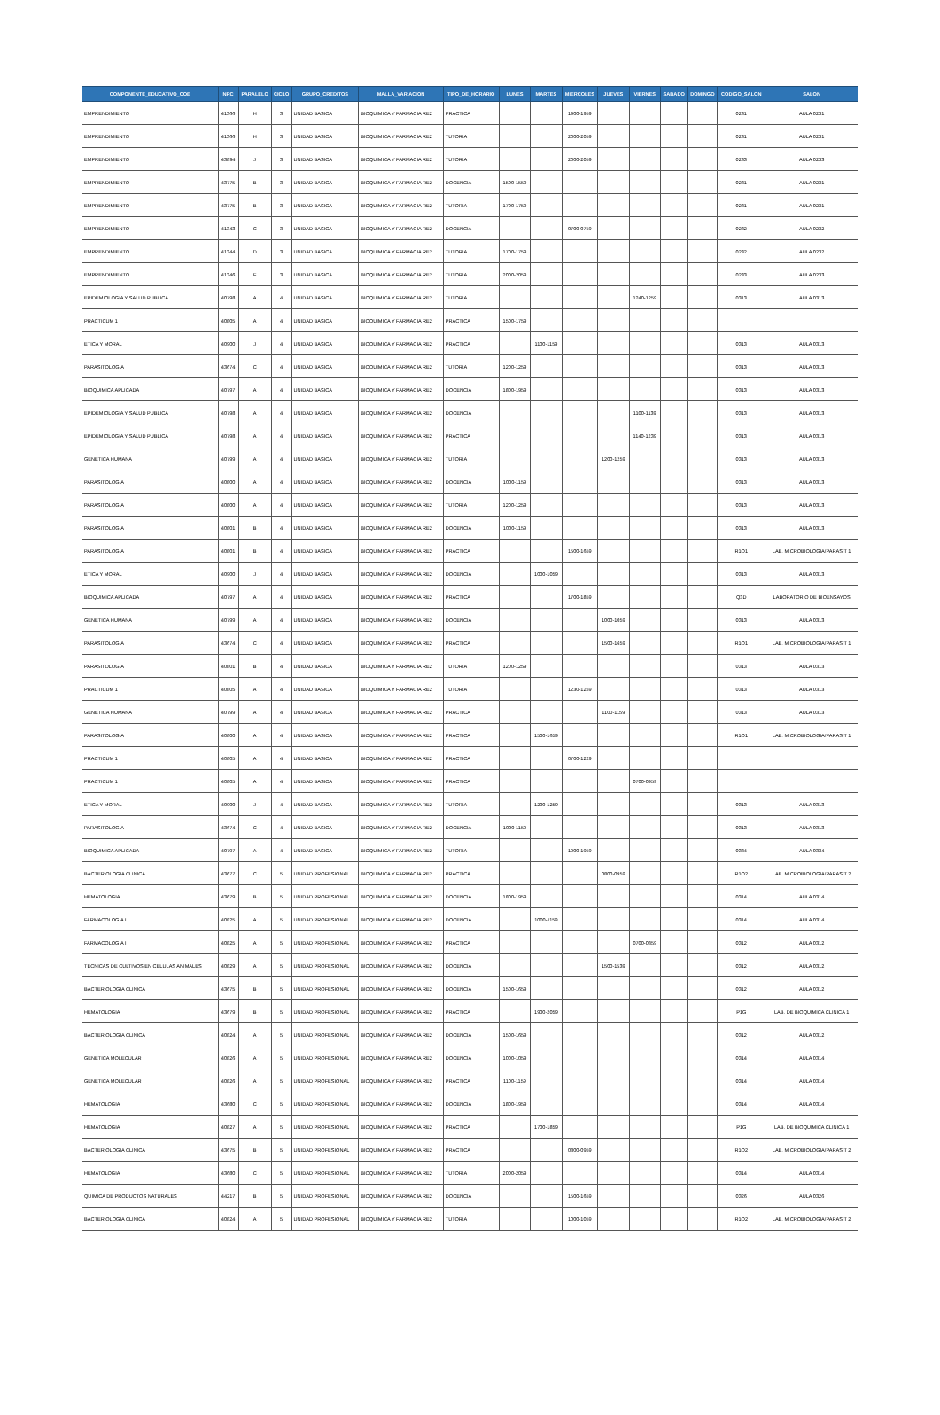| COMPONENTE_EDUCATIVO_COE | NRC | PARALELO | CICLO | GRUPO_CREDITOS | MALLA_VARIACION | TIPO_DE_HORARIO | LUNES | MARTES | MIERCOLES | JUEVES | VIERNES | SABADO | DOMINGO | CODIGO_SALON | SALON |
| --- | --- | --- | --- | --- | --- | --- | --- | --- | --- | --- | --- | --- | --- | --- | --- |
| EMPRENDIMIENTO | 41366 | H | 3 | UNIDAD BASICA | BIOQUIMICA Y FARMACIA RE2 | PRACTICA | | | 1900-1959 | | | | | 0231 | AULA 0231 |
| EMPRENDIMIENTO | 41366 | H | 3 | UNIDAD BASICA | BIOQUIMICA Y FARMACIA RE2 | TUTORIA | | | 2000-2059 | | | | | 0231 | AULA 0231 |
| EMPRENDIMIENTO | 43894 | J | 3 | UNIDAD BASICA | BIOQUIMICA Y FARMACIA RE2 | TUTORIA | | | 2000-2059 | | | | | 0233 | AULA 0233 |
| EMPRENDIMIENTO | 43775 | B | 3 | UNIDAD BASICA | BIOQUIMICA Y FARMACIA RE2 | DOCENCIA | 1500-1559 | | | | | | | 0231 | AULA 0231 |
| EMPRENDIMIENTO | 43775 | B | 3 | UNIDAD BASICA | BIOQUIMICA Y FARMACIA RE2 | TUTORIA | 1700-1759 | | | | | | | 0231 | AULA 0231 |
| EMPRENDIMIENTO | 41343 | C | 3 | UNIDAD BASICA | BIOQUIMICA Y FARMACIA RE2 | DOCENCIA | | | 0700-0759 | | | | | 0232 | AULA 0232 |
| EMPRENDIMIENTO | 41344 | D | 3 | UNIDAD BASICA | BIOQUIMICA Y FARMACIA RE2 | TUTORIA | 1700-1759 | | | | | | | 0232 | AULA 0232 |
| EMPRENDIMIENTO | 41346 | F | 3 | UNIDAD BASICA | BIOQUIMICA Y FARMACIA RE2 | TUTORIA | 2000-2059 | | | | | | | 0233 | AULA 0233 |
| EPIDEMIOLOGIA Y SALUD PUBLICA | 40798 | A | 4 | UNIDAD BASICA | BIOQUIMICA Y FARMACIA RE2 | TUTORIA | | | | | 1240-1259 | | | 0313 | AULA 0313 |
| PRACTICUM 1 | 40805 | A | 4 | UNIDAD BASICA | BIOQUIMICA Y FARMACIA RE2 | PRACTICA | 1500-1759 | | | | | | | | |
| ETICA Y MORAL | 40900 | J | 4 | UNIDAD BASICA | BIOQUIMICA Y FARMACIA RE2 | PRACTICA | | 1100-1159 | | | | | | 0313 | AULA 0313 |
| PARASITOLOGIA | 43674 | C | 4 | UNIDAD BASICA | BIOQUIMICA Y FARMACIA RE2 | TUTORIA | 1200-1259 | | | | | | | 0313 | AULA 0313 |
| BIOQUIMICA APLICADA | 40797 | A | 4 | UNIDAD BASICA | BIOQUIMICA Y FARMACIA RE2 | DOCENCIA | 1800-1959 | | | | | | | 0313 | AULA 0313 |
| EPIDEMIOLOGIA Y SALUD PUBLICA | 40798 | A | 4 | UNIDAD BASICA | BIOQUIMICA Y FARMACIA RE2 | DOCENCIA | | | | | 1100-1139 | | | 0313 | AULA 0313 |
| EPIDEMIOLOGIA Y SALUD PUBLICA | 40798 | A | 4 | UNIDAD BASICA | BIOQUIMICA Y FARMACIA RE2 | PRACTICA | | | | | 1140-1239 | | | 0313 | AULA 0313 |
| GENETICA HUMANA | 40799 | A | 4 | UNIDAD BASICA | BIOQUIMICA Y FARMACIA RE2 | TUTORIA | | | | 1200-1259 | | | | 0313 | AULA 0313 |
| PARASITOLOGIA | 40800 | A | 4 | UNIDAD BASICA | BIOQUIMICA Y FARMACIA RE2 | DOCENCIA | 1000-1159 | | | | | | | 0313 | AULA 0313 |
| PARASITOLOGIA | 40800 | A | 4 | UNIDAD BASICA | BIOQUIMICA Y FARMACIA RE2 | TUTORIA | 1200-1259 | | | | | | | 0313 | AULA 0313 |
| PARASITOLOGIA | 40801 | B | 4 | UNIDAD BASICA | BIOQUIMICA Y FARMACIA RE2 | DOCENCIA | 1000-1159 | | | | | | | 0313 | AULA 0313 |
| PARASITOLOGIA | 40801 | B | 4 | UNIDAD BASICA | BIOQUIMICA Y FARMACIA RE2 | PRACTICA | | | 1500-1659 | | | | | R1O1 | LAB. MICROBIOLOGIA/PARASIT 1 |
| ETICA Y MORAL | 40900 | J | 4 | UNIDAD BASICA | BIOQUIMICA Y FARMACIA RE2 | DOCENCIA | | 1000-1059 | | | | | | 0313 | AULA 0313 |
| BIOQUIMICA APLICADA | 40797 | A | 4 | UNIDAD BASICA | BIOQUIMICA Y FARMACIA RE2 | PRACTICA | | | 1700-1859 | | | | | Q3D | LABORATORIO DE BIOENSAYOS |
| GENETICA HUMANA | 40799 | A | 4 | UNIDAD BASICA | BIOQUIMICA Y FARMACIA RE2 | DOCENCIA | | | | 1000-1059 | | | | 0313 | AULA 0313 |
| PARASITOLOGIA | 43674 | C | 4 | UNIDAD BASICA | BIOQUIMICA Y FARMACIA RE2 | PRACTICA | | | | 1500-1659 | | | | R1O1 | LAB. MICROBIOLOGIA/PARASIT 1 |
| PARASITOLOGIA | 40801 | B | 4 | UNIDAD BASICA | BIOQUIMICA Y FARMACIA RE2 | TUTORIA | 1200-1259 | | | | | | | 0313 | AULA 0313 |
| PRACTICUM 1 | 40805 | A | 4 | UNIDAD BASICA | BIOQUIMICA Y FARMACIA RE2 | TUTORIA | | | 1230-1259 | | | | | 0313 | AULA 0313 |
| GENETICA HUMANA | 40799 | A | 4 | UNIDAD BASICA | BIOQUIMICA Y FARMACIA RE2 | PRACTICA | | | | 1100-1159 | | | | 0313 | AULA 0313 |
| PARASITOLOGIA | 40800 | A | 4 | UNIDAD BASICA | BIOQUIMICA Y FARMACIA RE2 | PRACTICA | | 1500-1659 | | | | | | R1O1 | LAB. MICROBIOLOGIA/PARASIT 1 |
| PRACTICUM 1 | 40805 | A | 4 | UNIDAD BASICA | BIOQUIMICA Y FARMACIA RE2 | PRACTICA | | | 0700-1229 | | | | | | |
| PRACTICUM 1 | 40805 | A | 4 | UNIDAD BASICA | BIOQUIMICA Y FARMACIA RE2 | PRACTICA | | | | | 0700-0959 | | | | |
| ETICA Y MORAL | 40900 | J | 4 | UNIDAD BASICA | BIOQUIMICA Y FARMACIA RE2 | TUTORIA | | 1200-1259 | | | | | | 0313 | AULA 0313 |
| PARASITOLOGIA | 43674 | C | 4 | UNIDAD BASICA | BIOQUIMICA Y FARMACIA RE2 | DOCENCIA | 1000-1159 | | | | | | | 0313 | AULA 0313 |
| BIOQUIMICA APLICADA | 40797 | A | 4 | UNIDAD BASICA | BIOQUIMICA Y FARMACIA RE2 | TUTORIA | | | 1900-1959 | | | | | 0334 | AULA 0334 |
| BACTERIOLOGIA CLINICA | 43677 | C | 5 | UNIDAD PROFESIONAL | BIOQUIMICA Y FARMACIA RE2 | PRACTICA | | | | 0800-0959 | | | | R1O2 | LAB. MICROBIOLOGIA/PARASIT 2 |
| HEMATOLOGIA | 43679 | B | 5 | UNIDAD PROFESIONAL | BIOQUIMICA Y FARMACIA RE2 | DOCENCIA | 1800-1959 | | | | | | | 0314 | AULA 0314 |
| FARMACOLOGIA I | 40825 | A | 5 | UNIDAD PROFESIONAL | BIOQUIMICA Y FARMACIA RE2 | DOCENCIA | | 1000-1159 | | | | | | 0314 | AULA 0314 |
| FARMACOLOGIA I | 40825 | A | 5 | UNIDAD PROFESIONAL | BIOQUIMICA Y FARMACIA RE2 | PRACTICA | | | | | 0700-0859 | | | 0312 | AULA 0312 |
| TECNICAS DE CULTIVOS EN CELULAS ANIMALES | 40829 | A | 5 | UNIDAD PROFESIONAL | BIOQUIMICA Y FARMACIA RE2 | DOCENCIA | | | | 1500-1539 | | | | 0312 | AULA 0312 |
| BACTERIOLOGIA CLINICA | 43675 | B | 5 | UNIDAD PROFESIONAL | BIOQUIMICA Y FARMACIA RE2 | DOCENCIA | 1500-1659 | | | | | | | 0312 | AULA 0312 |
| HEMATOLOGIA | 43679 | B | 5 | UNIDAD PROFESIONAL | BIOQUIMICA Y FARMACIA RE2 | PRACTICA | | 1900-2059 | | | | | | P1G | LAB. DE BIOQUIMICA CLINICA 1 |
| BACTERIOLOGIA CLINICA | 40824 | A | 5 | UNIDAD PROFESIONAL | BIOQUIMICA Y FARMACIA RE2 | DOCENCIA | 1500-1659 | | | | | | | 0312 | AULA 0312 |
| GENETICA MOLECULAR | 40826 | A | 5 | UNIDAD PROFESIONAL | BIOQUIMICA Y FARMACIA RE2 | DOCENCIA | 1000-1059 | | | | | | | 0314 | AULA 0314 |
| GENETICA MOLECULAR | 40826 | A | 5 | UNIDAD PROFESIONAL | BIOQUIMICA Y FARMACIA RE2 | PRACTICA | 1100-1159 | | | | | | | 0314 | AULA 0314 |
| HEMATOLOGIA | 43680 | C | 5 | UNIDAD PROFESIONAL | BIOQUIMICA Y FARMACIA RE2 | DOCENCIA | 1800-1959 | | | | | | | 0314 | AULA 0314 |
| HEMATOLOGIA | 40827 | A | 5 | UNIDAD PROFESIONAL | BIOQUIMICA Y FARMACIA RE2 | PRACTICA | | 1700-1859 | | | | | | P1G | LAB. DE BIOQUIMICA CLINICA 1 |
| BACTERIOLOGIA CLINICA | 43675 | B | 5 | UNIDAD PROFESIONAL | BIOQUIMICA Y FARMACIA RE2 | PRACTICA | | | 0800-0959 | | | | | R1O2 | LAB. MICROBIOLOGIA/PARASIT 2 |
| HEMATOLOGIA | 43680 | C | 5 | UNIDAD PROFESIONAL | BIOQUIMICA Y FARMACIA RE2 | TUTORIA | 2000-2059 | | | | | | | 0314 | AULA 0314 |
| QUIMICA DE PRODUCTOS NATURALES | 44217 | B | 5 | UNIDAD PROFESIONAL | BIOQUIMICA Y FARMACIA RE2 | DOCENCIA | | | 1500-1659 | | | | | 0326 | AULA 0326 |
| BACTERIOLOGIA CLINICA | 40824 | A | 5 | UNIDAD PROFESIONAL | BIOQUIMICA Y FARMACIA RE2 | TUTORIA | | | 1000-1059 | | | | | R1O2 | LAB. MICROBIOLOGIA/PARASIT 2 |